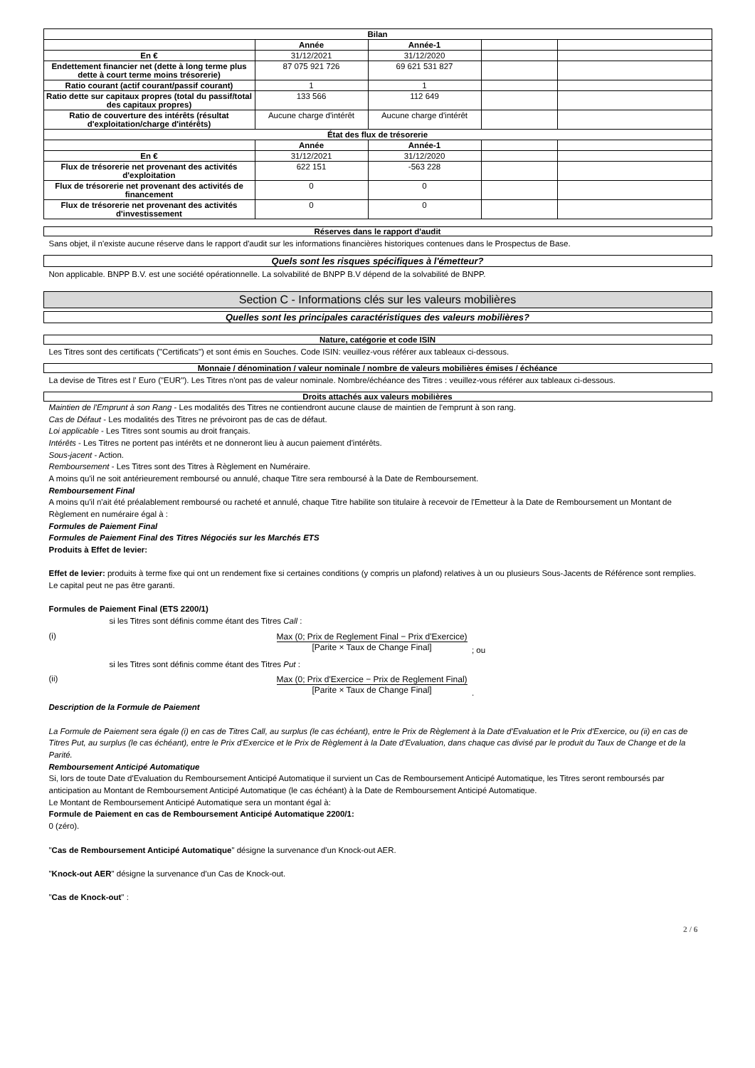| Bilan | | | | |
| --- | --- | --- | --- | --- |
| | Année | Année-1 | | |
| En € | 31/12/2021 | 31/12/2020 | | |
| Endettement financier net (dette à long terme plus dette à court terme moins trésorerie) | 87 075 921 726 | 69 621 531 827 | | |
| Ratio courant (actif courant/passif courant) | 1 | 1 | | |
| Ratio dette sur capitaux propres (total du passif/total des capitaux propres) | 133 566 | 112 649 | | |
| Ratio de couverture des intérêts (résultat d'exploitation/charge d'intérêts) | Aucune charge d'intérêt | Aucune charge d'intérêt | | |
| État des flux de trésorerie | | | | |
| | Année | Année-1 | | |
| En € | 31/12/2021 | 31/12/2020 | | |
| Flux de trésorerie net provenant des activités d'exploitation | 622 151 | -563 228 | | |
| Flux de trésorerie net provenant des activités de financement | 0 | 0 | | |
| Flux de trésorerie net provenant des activités d'investissement | 0 | 0 | | |
Réserves dans le rapport d'audit
Sans objet, il n'existe aucune réserve dans le rapport d'audit sur les informations financières historiques contenues dans le Prospectus de Base.
Quels sont les risques spécifiques à l'émetteur?
Non applicable. BNPP B.V. est une société opérationnelle. La solvabilité de BNPP B.V dépend de la solvabilité de BNPP.
Section C - Informations clés sur les valeurs mobilières
Quelles sont les principales caractéristiques des valeurs mobilières?
Nature, catégorie et code ISIN
Les Titres sont des certificats ("Certificats") et sont émis en Souches. Code ISIN: veuillez-vous référer aux tableaux ci-dessous.
Monnaie / dénomination / valeur nominale / nombre de valeurs mobilières émises / échéance
La devise de Titres est l' Euro ("EUR"). Les Titres n'ont pas de valeur nominale. Nombre/échéance des Titres : veuillez-vous référer aux tableaux ci-dessous.
Droits attachés aux valeurs mobilières
Maintien de l'Emprunt à son Rang - Les modalités des Titres ne contiendront aucune clause de maintien de l'emprunt à son rang.
Cas de Défaut - Les modalités des Titres ne prévoiront pas de cas de défaut.
Loi applicable - Les Titres sont soumis au droit français.
Intérêts - Les Titres ne portent pas intérêts et ne donneront lieu à aucun paiement d'intérêts.
Sous-jacent - Action.
Remboursement - Les Titres sont des Titres à Règlement en Numéraire.
A moins qu'il ne soit antérieurement remboursé ou annulé, chaque Titre sera remboursé à la Date de Remboursement.
Remboursement Final
A moins qu'il n'ait été préalablement remboursé ou racheté et annulé, chaque Titre habilite son titulaire à recevoir de l'Emetteur à la Date de Remboursement un Montant de Règlement en numéraire égal à :
Formules de Paiement Final
Formules de Paiement Final des Titres Négociés sur les Marchés ETS
Produits à Effet de levier:
Effet de levier: produits à terme fixe qui ont un rendement fixe si certaines conditions (y compris un plafond) relatives à un ou plusieurs Sous-Jacents de Référence sont remplies. Le capital peut ne pas être garanti.
Formules de Paiement Final (ETS 2200/1)
si les Titres sont définis comme étant des Titres Call :
(i) Max (0; Prix de Reglement Final − Prix d'Exercice) [Parite × Taux de Change Final] ; ou
si les Titres sont définis comme étant des Titres Put :
(ii) Max (0; Prix d'Exercice − Prix de Reglement Final) [Parite × Taux de Change Final] .
Description de la Formule de Paiement
La Formule de Paiement sera égale (i) en cas de Titres Call, au surplus (le cas échéant), entre le Prix de Règlement à la Date d'Evaluation et le Prix d'Exercice, ou (ii) en cas de Titres Put, au surplus (le cas échéant), entre le Prix d'Exercice et le Prix de Règlement à la Date d'Evaluation, dans chaque cas divisé par le produit du Taux de Change et de la Parité.
Remboursement Anticipé Automatique
Si, lors de toute Date d'Evaluation du Remboursement Anticipé Automatique il survient un Cas de Remboursement Anticipé Automatique, les Titres seront remboursés par anticipation au Montant de Remboursement Anticipé Automatique (le cas échéant) à la Date de Remboursement Anticipé Automatique.
Le Montant de Remboursement Anticipé Automatique sera un montant égal à:
Formule de Paiement en cas de Remboursement Anticipé Automatique 2200/1:
0 (zéro).
"Cas de Remboursement Anticipé Automatique" désigne la survenance d'un Knock-out AER.
"Knock-out AER" désigne la survenance d'un Cas de Knock-out.
"Cas de Knock-out" :
2 / 6